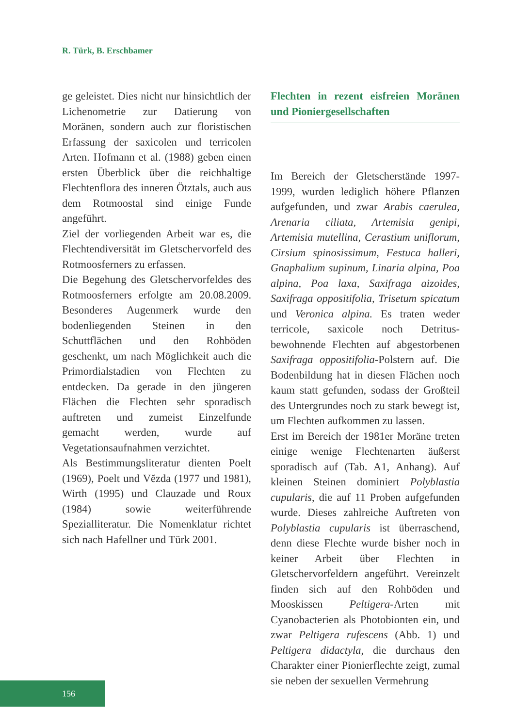R. Türk, B. Erschbamer
ge geleistet. Dies nicht nur hinsichtlich der Lichenometrie zur Datierung von Moränen, sondern auch zur floristischen Erfassung der saxicolen und terricolen Arten. Hofmann et al. (1988) geben einen ersten Überblick über die reichhaltige Flechtenflora des inneren Ötztals, auch aus dem Rotmoostal sind einige Funde angeführt.
Ziel der vorliegenden Arbeit war es, die Flechtendiversität im Gletschervorfeld des Rotmoosferners zu erfassen.
Die Begehung des Gletschervorfeldes des Rotmoosferners erfolgte am 20.08.2009. Besonderes Augenmerk wurde den bodenliegenden Steinen in den Schuttflächen und den Rohböden geschenkt, um nach Möglichkeit auch die Primordialstadien von Flechten zu entdecken. Da gerade in den jüngeren Flächen die Flechten sehr sporadisch auftreten und zumeist Einzelfunde gemacht werden, wurde auf Vegetationsaufnahmen verzichtet.
Als Bestimmungsliteratur dienten Poelt (1969), Poelt und Vĕzda (1977 und 1981), Wirth (1995) und Clauzade und Roux (1984) sowie weiterführende Spezialliteratur. Die Nomenklatur richtet sich nach Hafellner und Türk 2001.
Flechten in rezent eisfreien Moränen und Pioniergesellschaften
Im Bereich der Gletscherstände 1997-1999, wurden lediglich höhere Pflanzen aufgefunden, und zwar Arabis caerulea, Arenaria ciliata, Artemisia genipi, Artemisia mutellina, Cerastium uniflorum, Cirsium spinosissimum, Festuca halleri, Gnaphalium supinum, Linaria alpina, Poa alpina, Poa laxa, Saxifraga aizoides, Saxifraga oppositifolia, Trisetum spicatum und Veronica alpina. Es traten weder terricole, saxicole noch Detritus-bewohnende Flechten auf abgestorbenen Saxifraga oppositifolia-Polstern auf. Die Bodenbildung hat in diesen Flächen noch kaum statt gefunden, sodass der Großteil des Untergrundes noch zu stark bewegt ist, um Flechten aufkommen zu lassen.
Erst im Bereich der 1981er Moräne treten einige wenige Flechtenarten äußerst sporadisch auf (Tab. A1, Anhang). Auf kleinen Steinen dominiert Polyblastia cupularis, die auf 11 Proben aufgefunden wurde. Dieses zahlreiche Auftreten von Polyblastia cupularis ist überraschend, denn diese Flechte wurde bisher noch in keiner Arbeit über Flechten in Gletschervorfeldern angeführt. Vereinzelt finden sich auf den Rohböden und Mooskissen Peltigera-Arten mit Cyanobacterien als Photobionten ein, und zwar Peltigera rufescens (Abb. 1) und Peltigera didactyla, die durchaus den Charakter einer Pionierflechte zeigt, zumal sie neben der sexuellen Vermehrung
156